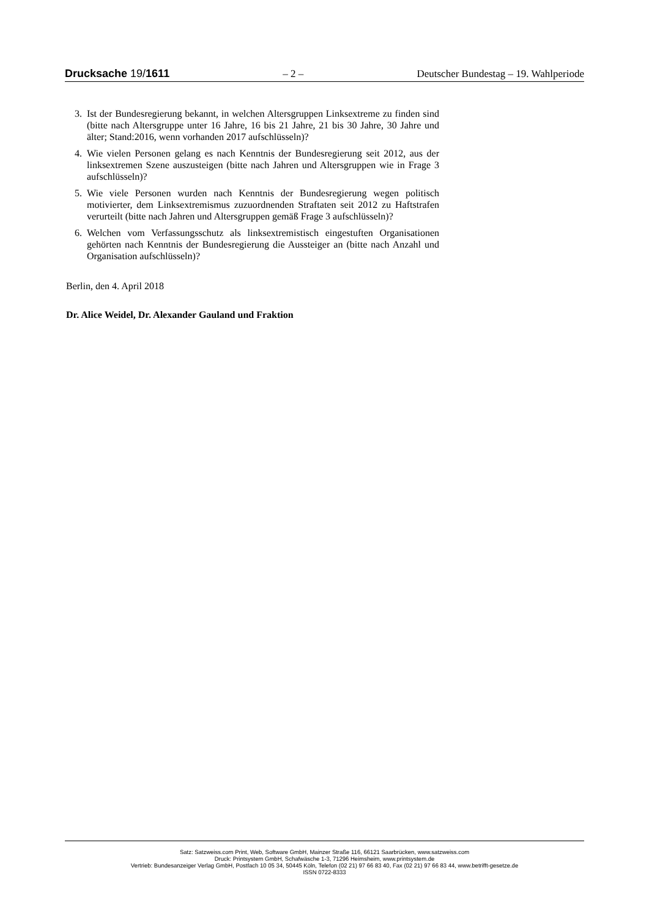Drucksache 19/1611 – 2 – Deutscher Bundestag – 19. Wahlperiode
3. Ist der Bundesregierung bekannt, in welchen Altersgruppen Linksextreme zu finden sind (bitte nach Altersgruppe unter 16 Jahre, 16 bis 21 Jahre, 21 bis 30 Jahre, 30 Jahre und älter; Stand:2016, wenn vorhanden 2017 aufschlüsseln)?
4. Wie vielen Personen gelang es nach Kenntnis der Bundesregierung seit 2012, aus der linksextremen Szene auszusteigen (bitte nach Jahren und Altersgruppen wie in Frage 3 aufschlüsseln)?
5. Wie viele Personen wurden nach Kenntnis der Bundesregierung wegen politisch motivierter, dem Linksextremismus zuzuordnenden Straftaten seit 2012 zu Haftstrafen verurteilt (bitte nach Jahren und Altersgruppen gemäß Frage 3 aufschlüsseln)?
6. Welchen vom Verfassungsschutz als linksextremistisch eingestuften Organisationen gehörten nach Kenntnis der Bundesregierung die Aussteiger an (bitte nach Anzahl und Organisation aufschlüsseln)?
Berlin, den 4. April 2018
Dr. Alice Weidel, Dr. Alexander Gauland und Fraktion
Satz: Satzweiss.com Print, Web, Software GmbH, Mainzer Straße 116, 66121 Saarbrücken, www.satzweiss.com
Druck: Printsystem GmbH, Schafwäsche 1-3, 71296 Heimsheim, www.printsystem.de
Vertrieb: Bundesanzeiger Verlag GmbH, Postfach 10 05 34, 50445 Köln, Telefon (02 21) 97 66 83 40, Fax (02 21) 97 66 83 44, www.betrifft-gesetze.de
ISSN 0722-8333